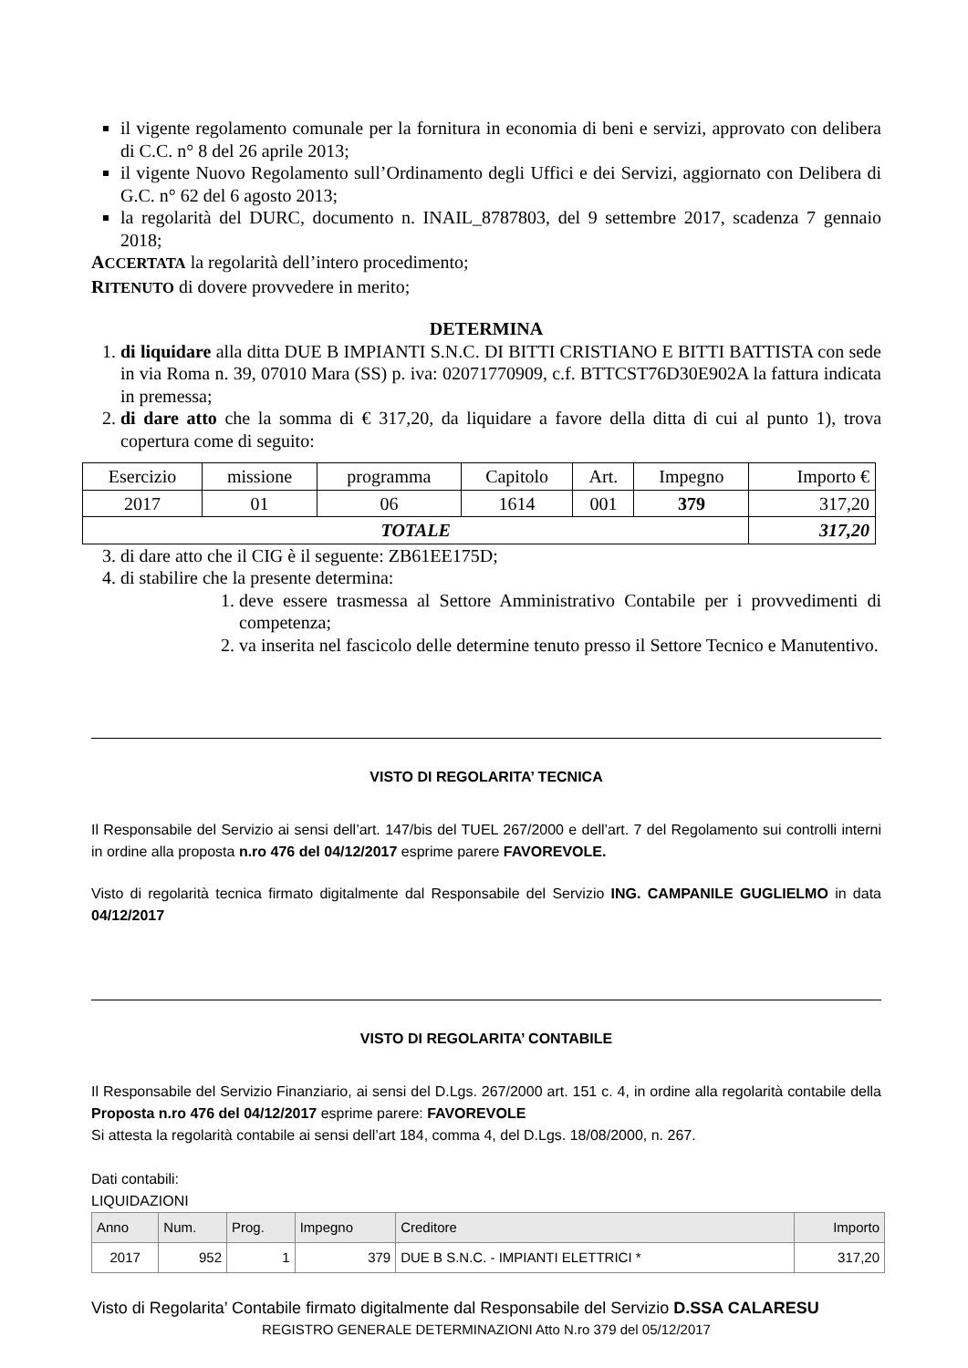il vigente regolamento comunale per la fornitura in economia di beni e servizi, approvato con delibera di C.C. n° 8 del 26 aprile 2013;
il vigente Nuovo Regolamento sull’Ordinamento degli Uffici e dei Servizi, aggiornato con Delibera di G.C. n° 62 del 6 agosto 2013;
la regolarità del DURC, documento n. INAIL_8787803, del 9 settembre 2017, scadenza 7 gennaio 2018;
ACCERTATA la regolarità dell’intero procedimento;
RITENUTO di dovere provvedere in merito;
DETERMINA
1. di liquidare alla ditta DUE B IMPIANTI S.N.C. DI BITTI CRISTIANO E BITTI BATTISTA con sede in via Roma n. 39, 07010 Mara (SS) p. iva: 02071770909, c.f. BTTCST76D30E902A la fattura indicata in premessa;
2. di dare atto che la somma di € 317,20, da liquidare a favore della ditta di cui al punto 1), trova copertura come di seguito:
| Esercizio | missione | programma | Capitolo | Art. | Impegno | Importo € |
| 2017 | 01 | 06 | 1614 | 001 | 379 | 317,20 |
| TOTALE | | | | | | 317,20 |
3. di dare atto che il CIG è il seguente: ZB61EE175D;
4. di stabilire che la presente determina:
1. deve essere trasmessa al Settore Amministrativo Contabile per i provvedimenti di competenza;
2. va inserita nel fascicolo delle determine tenuto presso il Settore Tecnico e Manutentivo.
VISTO DI REGOLARITA’ TECNICA
Il Responsabile del Servizio ai sensi dell’art. 147/bis del TUEL 267/2000 e dell’art. 7 del Regolamento sui controlli interni in ordine alla proposta n.ro 476 del 04/12/2017 esprime parere FAVOREVOLE.
Visto di regolarità tecnica firmato digitalmente dal Responsabile del Servizio ING. CAMPANILE GUGLIELMO in data 04/12/2017
VISTO DI REGOLARITA’ CONTABILE
Il Responsabile del Servizio Finanziario, ai sensi del D.Lgs. 267/2000 art. 151 c. 4, in ordine alla regolarità contabile della Proposta n.ro 476 del 04/12/2017 esprime parere: FAVOREVOLE
Si attesta la regolarità contabile ai sensi dell’art 184, comma 4, del D.Lgs. 18/08/2000, n. 267.
Dati contabili:
LIQUIDAZIONI
| Anno | Num. | Prog. | Impegno | Creditore | Importo |
| --- | --- | --- | --- | --- | --- |
| 2017 | 952 | 1 | 379 | DUE B S.N.C. - IMPIANTI ELETTRICI * | 317,20 |
Visto di Regolarita’ Contabile firmato digitalmente dal Responsabile del Servizio D.SSA CALARESU
REGISTRO GENERALE DETERMINAZIONI Atto N.ro 379 del 05/12/2017